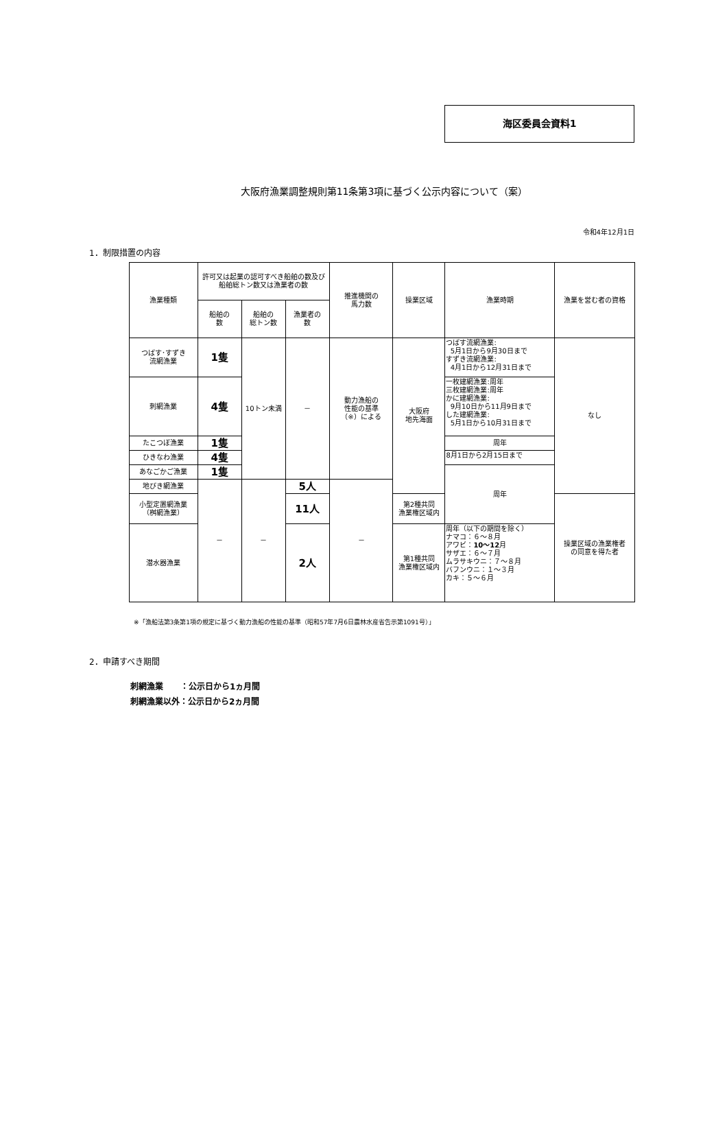海区委員会資料1
大阪府漁業調整規則第11条第3項に基づく公示内容について（案）
令和4年12月1日
1．制限措置の内容
| 漁業種類 | 許可又は起業の認可すべき船舶の数及び船舶総トン数又は漁業者の数 | | | 推進機関の 馬力数 | 操業区域 | 漁業時期 | 漁業を営む者の資格 |
| --- | --- | --- | --- | --- | --- | --- | --- |
| | 船舶の 数 | 船舶の 総トン数 | 漁業者の 数 | | | | |
| つばす･すずき 流網漁業 | 1隻 | 10トン未満 | － | 動力漁船の 性能の基準 （※）による | 大阪府 地先海面 | つばす流網漁業: 5月1日から9月30日まで すずき流網漁業: 4月1日から12月31日まで | なし |
| 刺網漁業 | 4隻 | | | | | 一枚建網漁業:周年 三枚建網漁業:周年 かに建網漁業: 9月10日から11月9日まで した建網漁業: 5月1日から10月31日まで | |
| たこつぼ漁業 | 1隻 | | | | | 周年 | |
| ひきなわ漁業 | 4隻 | | | | | 8月1日から2月15日まで | |
| あなごかご漁業 | 1隻 | | | | | 周年 | |
| 地びき網漁業 | － | － | 5人 | － | | | |
| 小型定置網漁業 （桝網漁業） | | | 11人 | | 第2種共同 漁業権区域内 | | 操業区域の漁業権者 の同意を得た者 |
| 潜水器漁業 | | | 2人 | | 第1種共同 漁業権区域内 | 周年（以下の期間を除く） ナマコ：６～８月 アワビ： 10～12 月 サザエ：６～７月 ムラサキウニ：７～８月 バフンウニ：１～３月 カキ：５～６月 | |
※「漁船法第3条第1項の規定に基づく動力漁船の性能の基準（昭和57年7月6日農林水産省告示第1091号）」
2．申請すべき期間
刺網漁業 ：公示日から1ヵ月間
刺網漁業以外：公示日から2ヵ月間